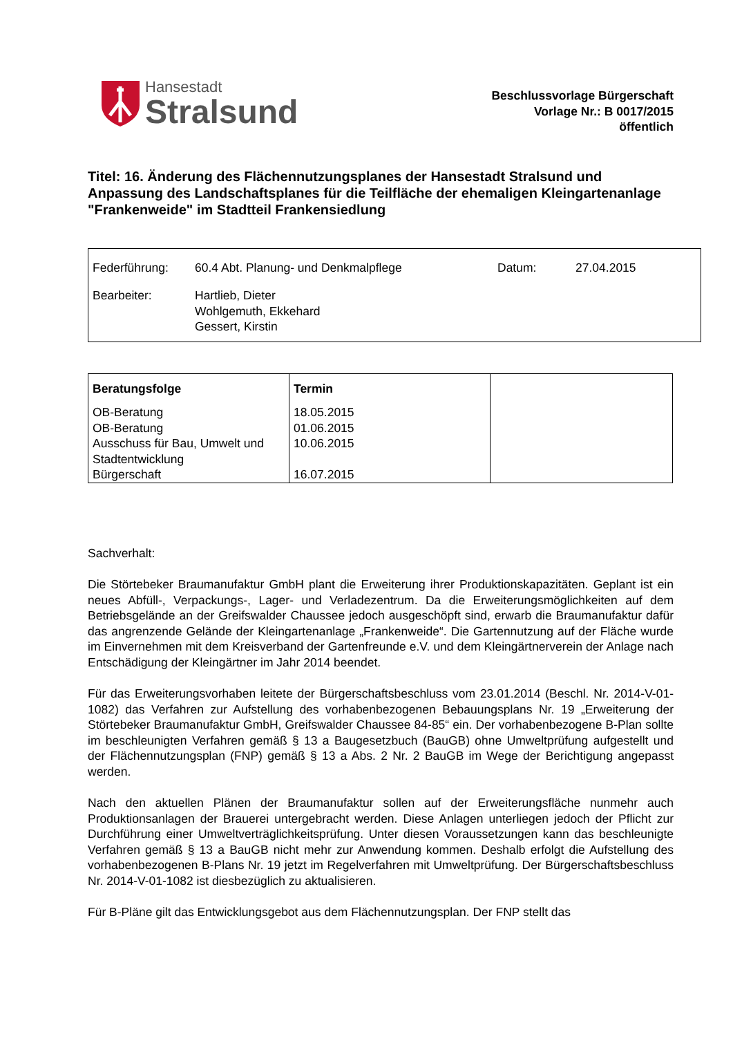Hansestadt
Stralsund
Beschlussvorlage Bürgerschaft
Vorlage Nr.: B 0017/2015
öffentlich
Titel: 16. Änderung des Flächennutzungsplanes der Hansestadt Stralsund und Anpassung des Landschaftsplanes für die Teilfläche der ehemaligen Kleingartenanlage "Frankenweide" im Stadtteil Frankensiedlung
| Federführung: | 60.4 Abt. Planung- und Denkmalpflege | Datum: | 27.04.2015 |
| Bearbeiter: | Hartlieb, Dieter Wohlgemuth, Ekkehard Gessert, Kirstin | | |
| Beratungsfolge OB-Beratung OB-Beratung Ausschuss für Bau, Umwelt und Stadtentwicklung Bürgerschaft | Termin 18.05.2015 01.06.2015 10.06.2015 16.07.2015 | |
Sachverhalt:
Die Störtebeker Braumanufaktur GmbH plant die Erweiterung ihrer Produktionskapazitäten. Geplant ist ein neues Abfüll-, Verpackungs-, Lager- und Verladezentrum. Da die Erweiterungsmöglichkeiten auf dem Betriebsgelände an der Greifswalder Chaussee jedoch ausgeschöpft sind, erwarb die Braumanufaktur dafür das angrenzende Gelände der Kleingartenanlage „Frankenweide“. Die Gartennutzung auf der Fläche wurde im Einvernehmen mit dem Kreisverband der Gartenfreunde e.V. und dem Kleingärtnerverein der Anlage nach Entschädigung der Kleingärtner im Jahr 2014 beendet.
Für das Erweiterungsvorhaben leitete der Bürgerschaftsbeschluss vom 23.01.2014 (Beschl. Nr. 2014-V-01-1082) das Verfahren zur Aufstellung des vorhabenbezogenen Bebauungsplans Nr. 19 „Erweiterung der Störtebeker Braumanufaktur GmbH, Greifswalder Chaussee 84-85“ ein. Der vorhabenbezogene B-Plan sollte im beschleunigten Verfahren gemäß § 13 a Baugesetzbuch (BauGB) ohne Umweltprüfung aufgestellt und der Flächennutzungsplan (FNP) gemäß § 13 a Abs. 2 Nr. 2 BauGB im Wege der Berichtigung angepasst werden.
Nach den aktuellen Plänen der Braumanufaktur sollen auf der Erweiterungsfläche nunmehr auch Produktionsanlagen der Brauerei untergebracht werden. Diese Anlagen unterliegen jedoch der Pflicht zur Durchführung einer Umweltverträglichkeitsprüfung. Unter diesen Voraussetzungen kann das beschleunigte Verfahren gemäß § 13 a BauGB nicht mehr zur Anwendung kommen. Deshalb erfolgt die Aufstellung des vorhabenbezogenen B-Plans Nr. 19 jetzt im Regelverfahren mit Umweltprüfung. Der Bürgerschaftsbeschluss Nr. 2014-V-01-1082 ist diesbezüglich zu aktualisieren.
Für B-Pläne gilt das Entwicklungsgebot aus dem Flächennutzungsplan. Der FNP stellt das